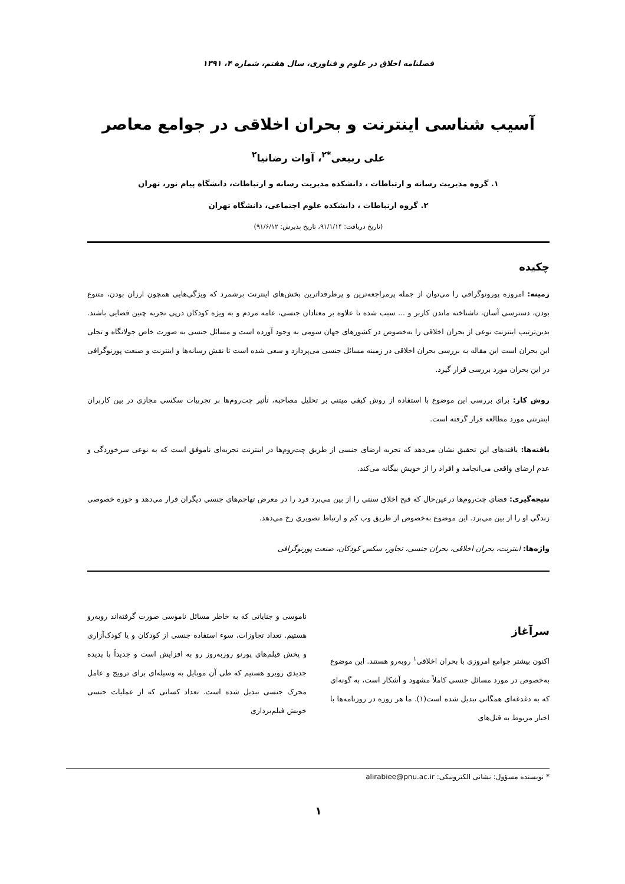فصلنامه اخلاق در علوم و فناوری، سال هفتم، شماره ۴، ۱۳۹۱
آسیب شناسی اینترنت و بحران اخلاقی در جوامع معاصر
علی ربیعی<sup>*۲</sup>، آوات رضانیا<sup>۲</sup>
۱. گروه مدیریت رسانه و ارتباطات ، دانشکده مدیریت رسانه و ارتباطات، دانشگاه پیام نور، تهران
۲. گروه ارتباطات ، دانشکده علوم اجتماعی، دانشگاه تهران
(تاریخ دریافت: ۹۱/۱/۱۴، تاریخ پذیرش: ۹۱/۶/۱۲)
چکیده
زمینه: امروزه پورونوگرافی را می‌توان از جمله پرمراجعه‌ترین و پرطرفداترین بخش‌های اینترنت برشمرد که ویژگی‌هایی همچون ارزان بودن، متنوع بودن، دسترسی آسان، ناشناخته ماندن کاربر و ... سبب شده تا علاوه بر معتادان جنسی، عامه مردم و به ویژه کودکان درپی تجربه چنین فضایی باشند. بدین‌ترتیب اینترنت نوعی از بحران اخلاقی را به‌خصوص در کشورهای جهان سومی به وجود آورده است و مسائل جنسی به صورت خاص جولانگاه و تجلی این بحران است این مقاله به بررسی بحران اخلاقی در زمینه مسائل جنسی می‌پردازد و سعی شده است تا نقش رسانه‌ها و اینترنت و صنعت پورنوگرافی در این بحران مورد بررسی قرار گیرد.
روش کار: برای بررسی این موضوع با استفاده از روش کیفی میتنی بر تحلیل مصاحبه، تأثیر چت‌روم‌ها بر تجربیات سکسی مجازی در بین کاربران اینترنتی مورد مطالعه قرار گرفته است.
یافته‌ها: یافته‌های این تحقیق نشان می‌دهد که تجربه ارضای جنسی از طریق چت‌روم‌ها در اینترنت تجربه‌ای ناموفق است که به نوعی سرخوردگی و عدم ارضای واقعی می‌انجامد و افراد را از خویش بیگانه می‌کند.
نتیجه‌گیری: فضای چت‌روم‌ها درعین‌حال که قبح اخلاق سنتی را از بین می‌برد فرد را در معرض تهاجم‌های جنسی دیگران قرار می‌دهد و حوزه خصوصی زندگی او را از بین می‌برد. این موضوع به‌خصوص از طریق وب کم و ارتباط تصویری رخ می‌دهد.
واژه‌ها: اینترنت، بحران اخلاقی، بحران جنسی، تجاوز، سکس کودکان، صنعت پورنوگرافی
سرآغاز
اکنون بیشتر جوامع امروزی با بحران اخلاقی<sup>۱</sup> روبه‌رو هستند. این موضوع به‌خصوص در مورد مسائل جنسی کاملاً مشهود و آشکار است، به گونه‌ای که به دغدغه‌ای همگانی تبدیل شده است(۱). ما هر روزه در روزنامه‌ها با اخبار مربوط به قتل‌های
ناموسی و جنایاتی که به خاطر مسائل ناموسی صورت گرفته‌اند روبه‌رو هستیم. تعداد تجاوزات، سوء استفاده جنسی از کودکان و یا کودک‌آزاری و پخش فیلم‌های پورنو روزبه‌روز رو به افزایش است و جدیداً با پدیده جدیدی روبرو هستیم که طی آن موبایل به وسیله‌ای برای ترویج و عامل محرک جنسی تبدیل شده است. تعداد کسانی که از عملیات جنسی خویش فیلم‌برداری
* نویسنده مسؤول: نشانی الکترونیکی: alirabiee@pnu.ac.ir
۱